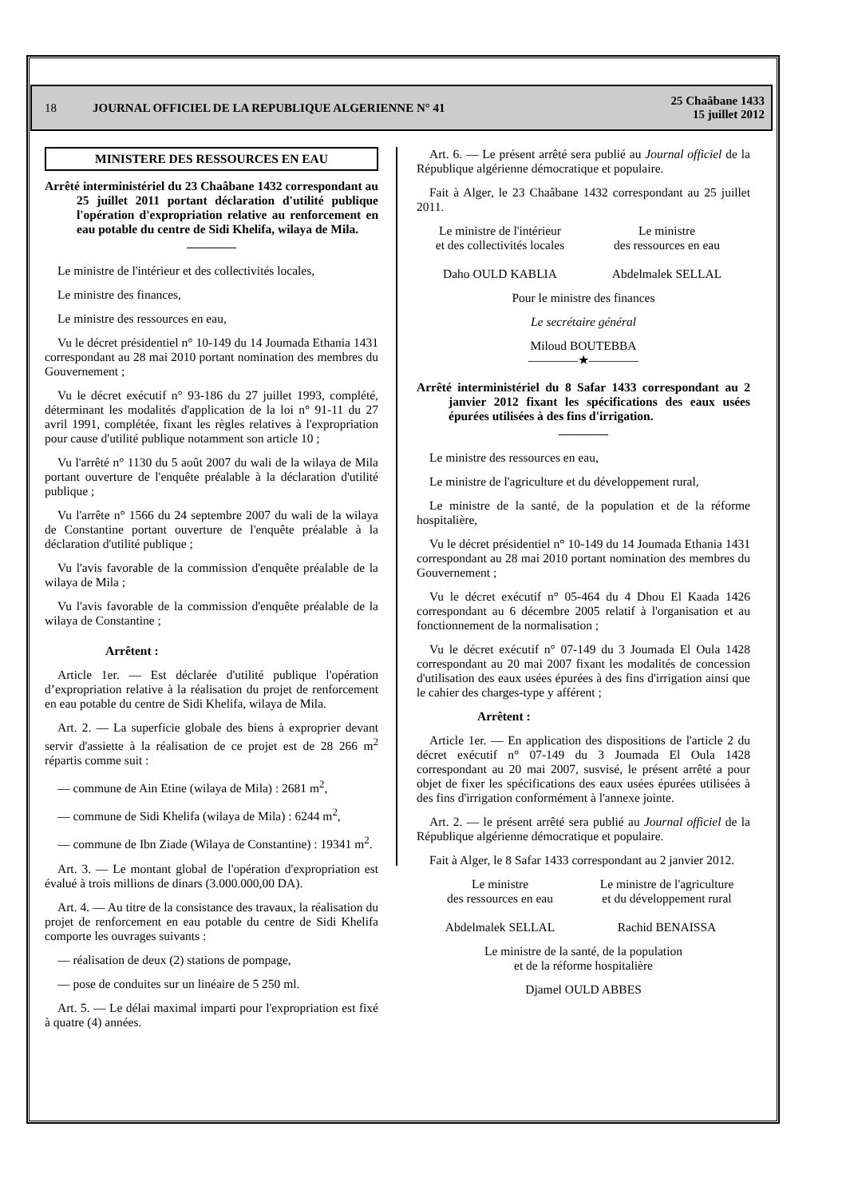18 JOURNAL OFFICIEL DE LA REPUBLIQUE ALGERIENNE N° 41 25 Chaâbane 1433
15 juillet 2012
MINISTERE DES RESSOURCES EN EAU
Arrêté interministériel du 23 Chaâbane 1432 correspondant au 25 juillet 2011 portant déclaration d'utilité publique l'opération d'expropriation relative au renforcement en eau potable du centre de Sidi Khelifa, wilaya de Mila.
————
Le ministre de l'intérieur et des collectivités locales,
Le ministre des finances,
Le ministre des ressources en eau,
Vu le décret présidentiel n° 10-149 du 14 Joumada Ethania 1431 correspondant au 28 mai 2010 portant nomination des membres du Gouvernement ;
Vu le décret exécutif n° 93-186 du 27 juillet 1993, complété, déterminant les modalités d'application de la loi n° 91-11 du 27 avril 1991, complétée, fixant les règles relatives à l'expropriation pour cause d'utilité publique notamment son article 10 ;
Vu l'arrêté n° 1130 du 5 août 2007 du wali de la wilaya de Mila portant ouverture de l'enquête préalable à la déclaration d'utilité publique ;
Vu l'arrête n° 1566 du 24 septembre 2007 du wali de la wilaya de Constantine portant ouverture de l'enquête préalable à la déclaration d'utilité publique ;
Vu l'avis favorable de la commission d'enquête préalable de la wilaya de Mila ;
Vu l'avis favorable de la commission d'enquête préalable de la wilaya de Constantine ;
Arrêtent :
Article 1er. — Est déclarée d'utilité publique l'opération d’expropriation relative à la réalisation du projet de renforcement en eau potable du centre de Sidi Khelifa, wilaya de Mila.
Art. 2. — La superficie globale des biens à exproprier devant servir d'assiette à la réalisation de ce projet est de 28 266 m<sup>2</sup> répartis comme suit :
— commune de Ain Etine (wilaya de Mila) : 2681 m<sup>2</sup>,
— commune de Sidi Khelifa (wilaya de Mila) : 6244 m<sup>2</sup>,
— commune de Ibn Ziade (Wilaya de Constantine) : 19341 m<sup>2</sup>.
Art. 3. — Le montant global de l'opération d'expropriation est évalué à trois millions de dinars (3.000.000,00 DA).
Art. 4. — Au titre de la consistance des travaux, la réalisation du projet de renforcement en eau potable du centre de Sidi Khelifa comporte les ouvrages suivants :
— réalisation de deux (2) stations de pompage,
— pose de conduites sur un linéaire de 5 250 ml.
Art. 5. — Le délai maximal imparti pour l'expropriation est fixé à quatre (4) années.
Art. 6. — Le présent arrêté sera publié au Journal officiel de la République algérienne démocratique et populaire.
Fait à Alger, le 23 Chaâbane 1432 correspondant au 25 juillet 2011.
Le ministre de l'intérieur
et des collectivités locales
Daho OULD KABLIA
Le ministre
des ressources en eau
Abdelmalek SELLAL
Pour le ministre des finances
Le secrétaire général
Miloud BOUTEBBA
————★————
Arrêté interministériel du 8 Safar 1433 correspondant au 2 janvier 2012 fixant les spécifications des eaux usées épurées utilisées à des fins d'irrigation.
————
Le ministre des ressources en eau,
Le ministre de l'agriculture et du développement rural,
Le ministre de la santé, de la population et de la réforme hospitalière,
Vu le décret présidentiel n° 10-149 du 14 Joumada Ethania 1431 correspondant au 28 mai 2010 portant nomination des membres du Gouvernement ;
Vu le décret exécutif n° 05-464 du 4 Dhou El Kaada 1426 correspondant au 6 décembre 2005 relatif à l'organisation et au fonctionnement de la normalisation ;
Vu le décret exécutif n° 07-149 du 3 Joumada El Oula 1428 correspondant au 20 mai 2007 fixant les modalités de concession d'utilisation des eaux usées épurées à des fins d'irrigation ainsi que le cahier des charges-type y afférent ;
Arrêtent :
Article 1er. — En application des dispositions de l'article 2 du décret exécutif n° 07-149 du 3 Joumada El Oula 1428 correspondant au 20 mai 2007, susvisé, le présent arrêté a pour objet de fixer les spécifications des eaux usées épurées utilisées à des fins d'irrigation conformément à l'annexe jointe.
Art. 2. — le présent arrêté sera publié au Journal officiel de la République algérienne démocratique et populaire.
Fait à Alger, le 8 Safar 1433 correspondant au 2 janvier 2012.
Le ministre
des ressources en eau
Abdelmalek SELLAL
Le ministre de l'agriculture
et du développement rural
Rachid BENAISSA
Le ministre de la santé, de la population
et de la réforme hospitalière
Djamel OULD ABBES